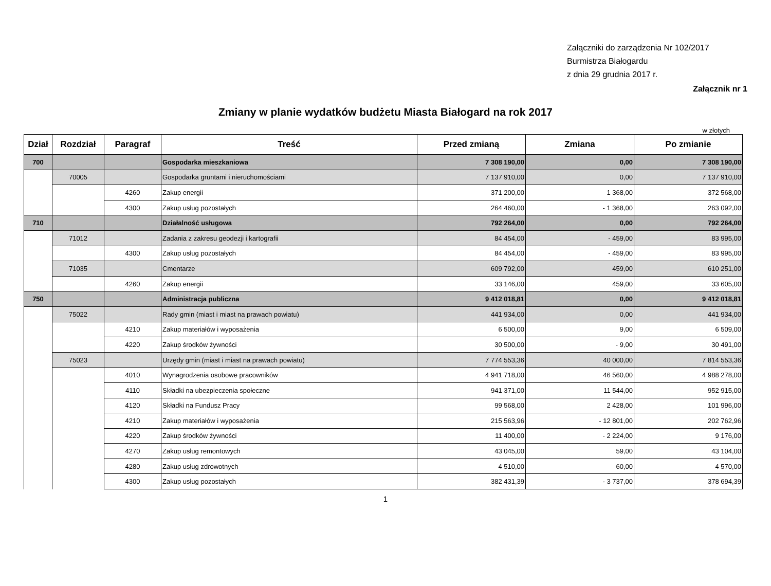Załączniki do zarządzenia Nr 102/2017
Burmistrza Białogardu
z dnia 29 grudnia 2017 r.
Załącznik nr 1
Zmiany w planie wydatków budżetu Miasta Białogard na rok 2017
w złotych
| Dział | Rozdział | Paragraf | Treść | Przed zmianą | Zmiana | Po zmianie |
| --- | --- | --- | --- | --- | --- | --- |
| 700 | | | Gospodarka mieszkaniowa | 7 308 190,00 | 0,00 | 7 308 190,00 |
| | 70005 | | Gospodarka gruntami i nieruchomościami | 7 137 910,00 | 0,00 | 7 137 910,00 |
| | | 4260 | Zakup energii | 371 200,00 | 1 368,00 | 372 568,00 |
| | | 4300 | Zakup usług pozostałych | 264 460,00 | - 1 368,00 | 263 092,00 |
| 710 | | | Działalność usługowa | 792 264,00 | 0,00 | 792 264,00 |
| | 71012 | | Zadania z zakresu geodezji i kartografii | 84 454,00 | - 459,00 | 83 995,00 |
| | | 4300 | Zakup usług pozostałych | 84 454,00 | - 459,00 | 83 995,00 |
| | 71035 | | Cmentarze | 609 792,00 | 459,00 | 610 251,00 |
| | | 4260 | Zakup energii | 33 146,00 | 459,00 | 33 605,00 |
| 750 | | | Administracja publiczna | 9 412 018,81 | 0,00 | 9 412 018,81 |
| | 75022 | | Rady gmin (miast i miast na prawach powiatu) | 441 934,00 | 0,00 | 441 934,00 |
| | | 4210 | Zakup materiałów i wyposażenia | 6 500,00 | 9,00 | 6 509,00 |
| | | 4220 | Zakup środków żywności | 30 500,00 | - 9,00 | 30 491,00 |
| | 75023 | | Urzędy gmin (miast i miast na prawach powiatu) | 7 774 553,36 | 40 000,00 | 7 814 553,36 |
| | | 4010 | Wynagrodzenia osobowe pracowników | 4 941 718,00 | 46 560,00 | 4 988 278,00 |
| | | 4110 | Składki na ubezpieczenia społeczne | 941 371,00 | 11 544,00 | 952 915,00 |
| | | 4120 | Składki na Fundusz Pracy | 99 568,00 | 2 428,00 | 101 996,00 |
| | | 4210 | Zakup materiałów i wyposażenia | 215 563,96 | - 12 801,00 | 202 762,96 |
| | | 4220 | Zakup środków żywności | 11 400,00 | - 2 224,00 | 9 176,00 |
| | | 4270 | Zakup usług remontowych | 43 045,00 | 59,00 | 43 104,00 |
| | | 4280 | Zakup usług zdrowotnych | 4 510,00 | 60,00 | 4 570,00 |
| | | 4300 | Zakup usług pozostałych | 382 431,39 | - 3 737,00 | 378 694,39 |
1